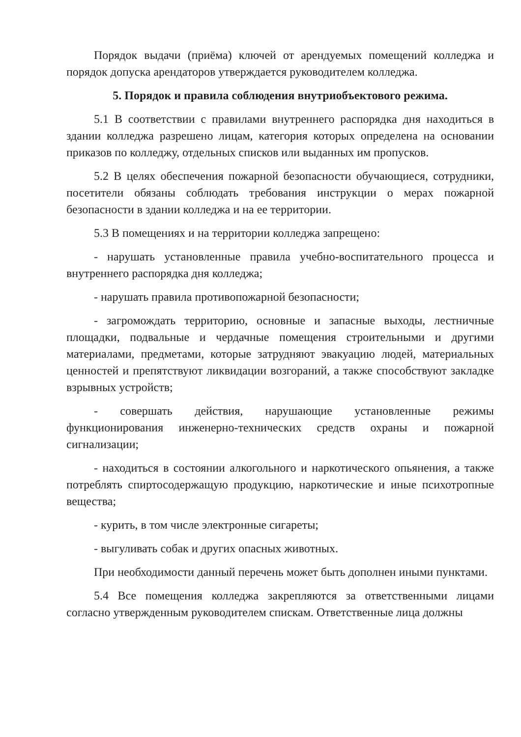Порядок выдачи (приёма) ключей от арендуемых помещений колледжа и порядок допуска арендаторов утверждается руководителем колледжа.
5. Порядок и правила соблюдения внутриобъектового режима.
5.1 В соответствии с правилами внутреннего распорядка дня находиться в здании колледжа разрешено лицам, категория которых определена на основании приказов по колледжу, отдельных списков или выданных им пропусков.
5.2 В целях обеспечения пожарной безопасности обучающиеся, сотрудники, посетители обязаны соблюдать требования инструкции о мерах пожарной безопасности в здании колледжа и на ее территории.
5.3 В помещениях и на территории колледжа запрещено:
- нарушать установленные правила учебно-воспитательного процесса и внутреннего распорядка дня колледжа;
- нарушать правила противопожарной безопасности;
- загромождать территорию, основные и запасные выходы, лестничные площадки, подвальные и чердачные помещения строительными и другими материалами, предметами, которые затрудняют эвакуацию людей, материальных ценностей и препятствуют ликвидации возгораний, а также способствуют закладке взрывных устройств;
- совершать действия, нарушающие установленные режимы функционирования инженерно-технических средств охраны и пожарной сигнализации;
- находиться в состоянии алкогольного и наркотического опьянения, а также потреблять спиртосодержащую продукцию, наркотические и иные психотропные вещества;
- курить, в том числе электронные сигареты;
- выгуливать собак и других опасных животных.
При необходимости данный перечень может быть дополнен иными пунктами.
5.4 Все помещения колледжа закрепляются за ответственными лицами согласно утвержденным руководителем спискам. Ответственные лица должны